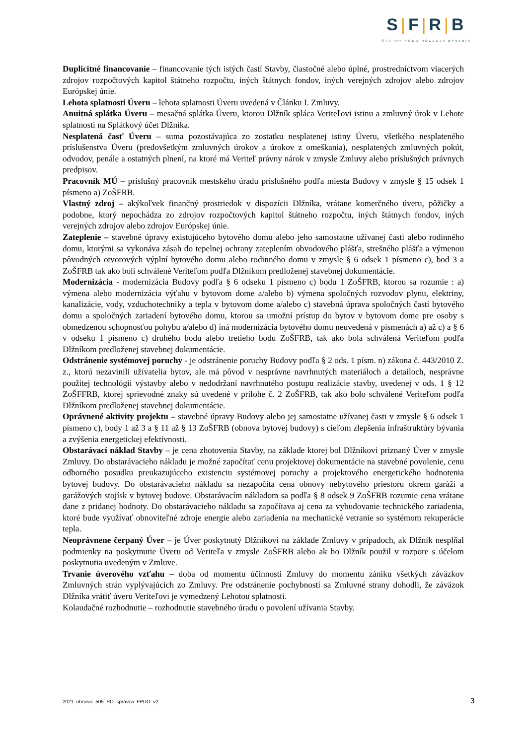S|F|R|B
ŠTÁTNY FOND ROZVOJA BÝVANIA
Duplicitné financovanie – financovanie tých istých častí Stavby, čiastočné alebo úplné, prostredníctvom viacerých zdrojov rozpočtových kapitol štátneho rozpočtu, iných štátnych fondov, iných verejných zdrojov alebo zdrojov Európskej únie.
Lehota splatnosti Úveru – lehota splatnosti Úveru uvedená v Článku I. Zmluvy.
Anuitná splátka Úveru – mesačná splátka Úveru, ktorou Dlžník spláca Veriteľovi istinu a zmluvný úrok v Lehote splatnosti na Splátkový účet Dlžníka.
Nesplatená časť Úveru – suma pozostávajúca zo zostatku nesplatenej istiny Úveru, všetkého nesplateného príslušenstva Úveru (predovšetkým zmluvných úrokov a úrokov z omeškania), nesplatených zmluvných pokút, odvodov, penále a ostatných plnení, na ktoré má Veriteľ právny nárok v zmysle Zmluvy alebo príslušných právnych predpisov.
Pracovník MÚ – príslušný pracovník mestského úradu príslušného podľa miesta Budovy v zmysle § 15 odsek 1 písmeno a) ZoŠFRB.
Vlastný zdroj – akýkoľvek finančný prostriedok v dispozícii Dlžníka, vrátane komerčného úveru, pôžičky a podobne, ktorý nepochádza zo zdrojov rozpočtových kapitol štátneho rozpočtu, iných štátnych fondov, iných verejných zdrojov alebo zdrojov Európskej únie.
Zateplenie – stavebné úpravy existujúceho bytového domu alebo jeho samostatne užívanej časti alebo rodinného domu, ktorými sa vykonáva zásah do tepelnej ochrany zateplením obvodového plášťa, strešného plášťa a výmenou pôvodných otvorových výplní bytového domu alebo rodinného domu v zmysle § 6 odsek 1 písmeno c), bod 3 a ZoŠFRB tak ako boli schválené Veriteľom podľa Dlžníkom predloženej stavebnej dokumentácie.
Modernizácia - modernizácia Budovy podľa § 6 odseku 1 písmeno c) bodu 1 ZoŠFRB, ktorou sa rozumie : a) výmena alebo modernizácia výťahu v bytovom dome a/alebo b) výmena spoločných rozvodov plynu, elektriny, kanalizácie, vody, vzduchotechniky a tepla v bytovom dome a/alebo c) stavebná úprava spoločných častí bytového domu a spoločných zariadení bytového domu, ktorou sa umožní prístup do bytov v bytovom dome pre osoby s obmedzenou schopnosťou pohybu a/alebo d) iná modernizácia bytového domu neuvedená v písmenách a) až c) a § 6 v odseku 1 písmeno c) druhého bodu alebo tretieho bodu ZoŠFRB, tak ako bola schválená Veriteľom podľa Dlžníkom predloženej stavebnej dokumentácie.
Odstránenie systémovej poruchy - je odstránenie poruchy Budovy podľa § 2 ods. 1 písm. n) zákona č. 443/2010 Z. z., ktorú nezavinili užívatelia bytov, ale má pôvod v nesprávne navrhnutých materiáloch a detailoch, nesprávne použitej technológii výstavby alebo v nedodržaní navrhnutého postupu realizácie stavby, uvedenej v ods. 1 § 12 ZoŠFFRB, ktorej sprievodné znaky sú uvedené v prílohe č. 2 ZoŠFRB, tak ako bolo schválené Veriteľom podľa Dlžníkom predloženej stavebnej dokumentácie.
Oprávnené aktivity projektu – stavebné úpravy Budovy alebo jej samostatne užívanej časti v zmysle § 6 odsek 1 písmeno c), body 1 až 3 a § 11 až § 13 ZoŠFRB (obnova bytovej budovy) s cieľom zlepšenia infraštruktúry bývania a zvýšenia energetickej efektívnosti.
Obstarávací náklad Stavby – je cena zhotovenia Stavby, na základe ktorej bol Dlžníkovi priznaný Úver v zmysle Zmluvy. Do obstarávacieho nákladu je možné započítať cenu projektovej dokumentácie na stavebné povolenie, cenu odborného posudku preukazujúceho existenciu systémovej poruchy a projektového energetického hodnotenia bytovej budovy. Do obstarávacieho nákladu sa nezapočíta cena obnovy nebytového priestoru okrem garáží a garážových stojísk v bytovej budove. Obstarávacím nákladom sa podľa § 8 odsek 9 ZoŠFRB rozumie cena vrátane dane z pridanej hodnoty. Do obstarávacieho nákladu sa započítava aj cena za vybudovanie technického zariadenia, ktoré bude využívať obnoviteľné zdroje energie alebo zariadenia na mechanické vetranie so systémom rekuperácie tepla.
Neoprávnene čerpaný Úver – je Úver poskytnutý Dlžníkovi na základe Zmluvy v prípadoch, ak Dlžník nesplňal podmienky na poskytnutie Úveru od Veriteľa v zmysle ZoŠFRB alebo ak ho Dlžník použil v rozpore s účelom poskytnutia uvedeným v Zmluve.
Trvanie úverového vzťahu – doba od momentu účinnosti Zmluvy do momentu zániku všetkých záväzkov Zmluvných strán vyplývajúcich zo Zmluvy. Pre odstránenie pochybností sa Zmluvné strany dohodli, že záväzok Dlžníka vrátiť úveru Veriteľovi je vymedzený Lehotou splatnosti.
Kolaudačné rozhodnutie – rozhodnutie stavebného úradu o povolení užívania Stavby.
2021_obnova_505_PO_správca_FPUO_v2
3